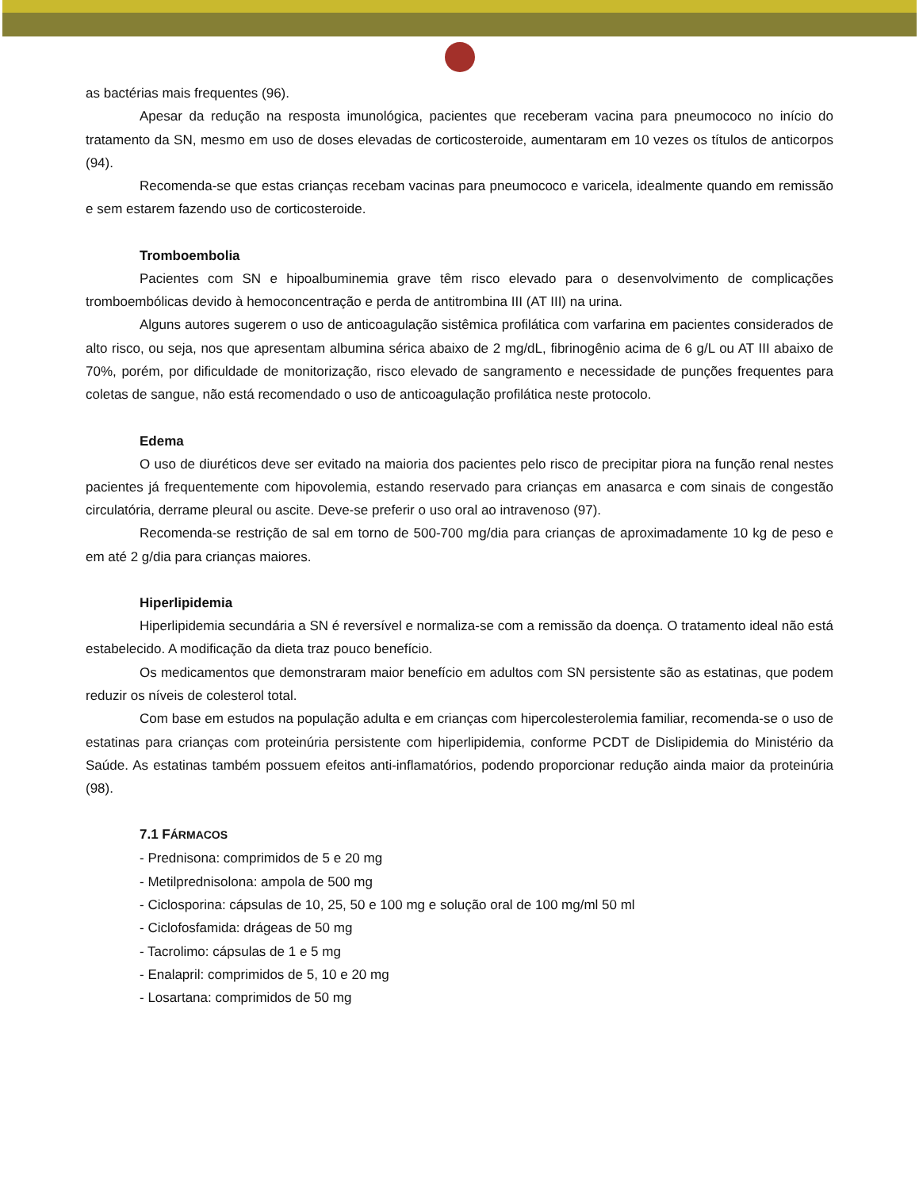as bactérias mais frequentes (96).
Apesar da redução na resposta imunológica, pacientes que receberam vacina para pneumococo no início do tratamento da SN, mesmo em uso de doses elevadas de corticosteroide, aumentaram em 10 vezes os títulos de anticorpos (94).
Recomenda-se que estas crianças recebam vacinas para pneumococo e varicela, idealmente quando em remissão e sem estarem fazendo uso de corticosteroide.
Tromboembolia
Pacientes com SN e hipoalbuminemia grave têm risco elevado para o desenvolvimento de complicações tromboembólicas devido à hemoconcentração e perda de antitrombina III (AT III) na urina.
Alguns autores sugerem o uso de anticoagulação sistêmica profilática com varfarina em pacientes considerados de alto risco, ou seja, nos que apresentam albumina sérica abaixo de 2 mg/dL, fibrinogênio acima de 6 g/L ou AT III abaixo de 70%, porém, por dificuldade de monitorização, risco elevado de sangramento e necessidade de punções frequentes para coletas de sangue, não está recomendado o uso de anticoagulação profilática neste protocolo.
Edema
O uso de diuréticos deve ser evitado na maioria dos pacientes pelo risco de precipitar piora na função renal nestes pacientes já frequentemente com hipovolemia, estando reservado para crianças em anasarca e com sinais de congestão circulatória, derrame pleural ou ascite. Deve-se preferir o uso oral ao intravenoso (97).
Recomenda-se restrição de sal em torno de 500-700 mg/dia para crianças de aproximadamente 10 kg de peso e em até 2 g/dia para crianças maiores.
Hiperlipidemia
Hiperlipidemia secundária a SN é reversível e normaliza-se com a remissão da doença. O tratamento ideal não está estabelecido. A modificação da dieta traz pouco benefício.
Os medicamentos que demonstraram maior benefício em adultos com SN persistente são as estatinas, que podem reduzir os níveis de colesterol total.
Com base em estudos na população adulta e em crianças com hipercolesterolemia familiar, recomenda-se o uso de estatinas para crianças com proteinúria persistente com hiperlipidemia, conforme PCDT de Dislipidemia do Ministério da Saúde. As estatinas também possuem efeitos anti-inflamatórios, podendo proporcionar redução ainda maior da proteinúria (98).
7.1 FÁRMACOS
- Prednisona: comprimidos de 5 e 20 mg
- Metilprednisolona: ampola de 500 mg
- Ciclosporina: cápsulas de 10, 25, 50 e 100 mg e solução oral de 100 mg/ml 50 ml
- Ciclofosfamida: drágeas de 50 mg
- Tacrolimo: cápsulas de 1 e 5 mg
- Enalapril: comprimidos de 5, 10 e 20 mg
- Losartana: comprimidos de 50 mg